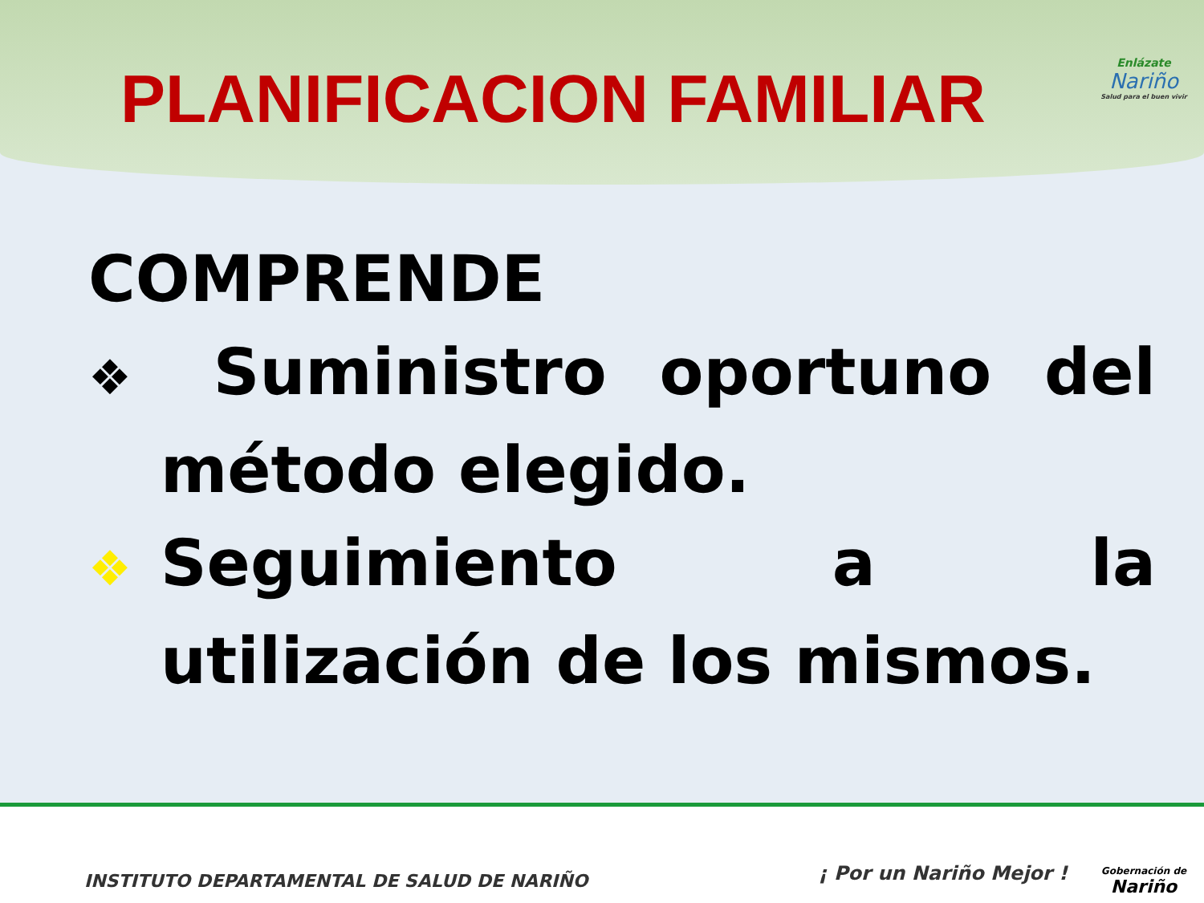PLANIFICACION FAMILIAR
Enlázate
Nariño
Salud para el buen vivir
COMPRENDE
❖ Suministro oportuno del método elegido.
❖ Seguimiento a la utilización de los mismos.
INSTITUTO DEPARTAMENTAL DE SALUD DE NARIÑO
¡ Por un Nariño Mejor !
Gobernación de
Nariño